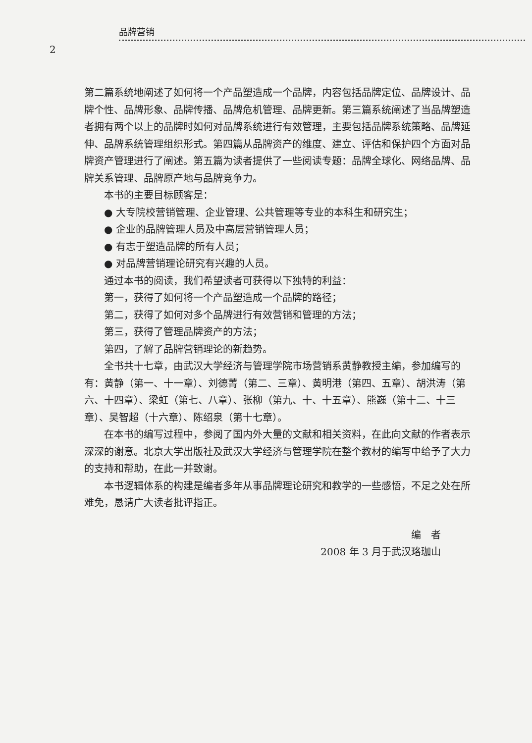品牌营销
2
第二篇系统地阐述了如何将一个产品塑造成一个品牌，内容包括品牌定位、品牌设计、品牌个性、品牌形象、品牌传播、品牌危机管理、品牌更新。第三篇系统阐述了当品牌塑造者拥有两个以上的品牌时如何对品牌系统进行有效管理，主要包括品牌系统策略、品牌延伸、品牌系统管理组织形式。第四篇从品牌资产的维度、建立、评估和保护四个方面对品牌资产管理进行了阐述。第五篇为读者提供了一些阅读专题：品牌全球化、网络品牌、品牌关系管理、品牌原产地与品牌竞争力。
本书的主要目标顾客是：
● 大专院校营销管理、企业管理、公共管理等专业的本科生和研究生；
● 企业的品牌管理人员及中高层营销管理人员；
● 有志于塑造品牌的所有人员；
● 对品牌营销理论研究有兴趣的人员。
通过本书的阅读，我们希望读者可获得以下独特的利益：
第一，获得了如何将一个产品塑造成一个品牌的路径；
第二，获得了如何对多个品牌进行有效营销和管理的方法；
第三，获得了管理品牌资产的方法；
第四，了解了品牌营销理论的新趋势。
全书共十七章，由武汉大学经济与管理学院市场营销系黄静教授主编，参加编写的有：黄静（第一、十一章）、刘德菁（第二、三章）、黄明港（第四、五章）、胡洪涛（第六、十四章）、梁虹（第七、八章）、张柳（第九、十、十五章）、熊巍（第十二、十三章）、吴智超（十六章）、陈绍泉（第十七章）。
在本书的编写过程中，参阅了国内外大量的文献和相关资料，在此向文献的作者表示深深的谢意。北京大学出版社及武汉大学经济与管理学院在整个教材的编写中给予了大力的支持和帮助，在此一并致谢。
本书逻辑体系的构建是编者多年从事品牌理论研究和教学的一些感悟，不足之处在所难免，恳请广大读者批评指正。
编　者
2008 年 3 月于武汉珞珈山